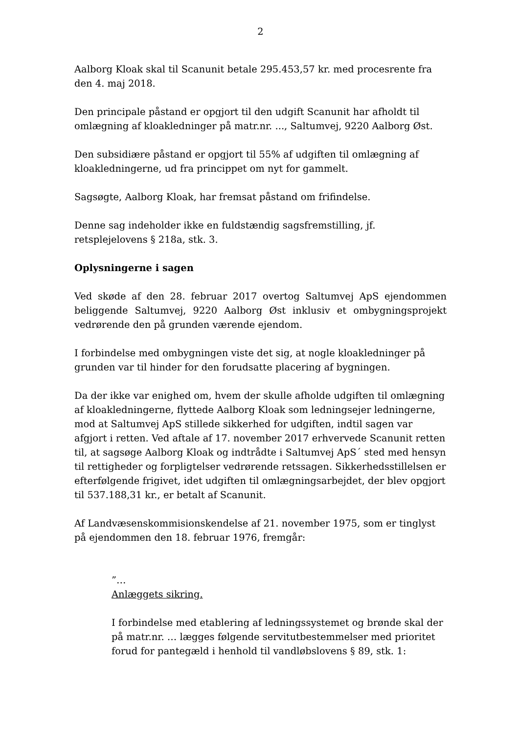2
Aalborg Kloak skal til Scanunit betale 295.453,57 kr. med procesrente fra den 4. maj 2018.
Den principale påstand er opgjort til den udgift Scanunit har afholdt til omlægning af kloakledninger på matr.nr. ..., Saltumvej, 9220 Aalborg Øst.
Den subsidiære påstand er opgjort til 55% af udgiften til omlægning af kloakledningerne, ud fra princippet om nyt for gammelt.
Sagsøgte, Aalborg Kloak, har fremsat påstand om frifindelse.
Denne sag indeholder ikke en fuldstændig sagsfremstilling, jf. retsplejelovens § 218a, stk. 3.
Oplysningerne i sagen
Ved skøde af den 28. februar 2017 overtog Saltumvej ApS ejendommen beliggende Saltumvej, 9220 Aalborg Øst inklusiv et ombygningsprojekt vedrørende den på grunden værende ejendom.
I forbindelse med ombygningen viste det sig, at nogle kloakledninger på grunden var til hinder for den forudsatte placering af bygningen.
Da der ikke var enighed om, hvem der skulle afholde udgiften til omlægning af kloakledningerne, flyttede Aalborg Kloak som ledningsejer ledningerne, mod at Saltumvej ApS stillede sikkerhed for udgiften, indtil sagen var afgjort i retten. Ved aftale af 17. november 2017 erhvervede Scanunit retten til, at sagsøge Aalborg Kloak og indtrådte i Saltumvej ApS´ sted med hensyn til rettigheder og forpligtelser vedrørende retssagen. Sikkerhedsstillelsen er efterfølgende frigivet, idet udgiften til omlægningsarbejdet, der blev opgjort til 537.188,31 kr., er betalt af Scanunit.
Af Landvæsenskommisionskendelse af 21. november 1975, som er tinglyst på ejendommen den 18. februar 1976, fremgår:
”…
Anlæggets sikring.
I forbindelse med etablering af ledningssystemet og brønde skal der på matr.nr. … lægges følgende servitutbestemmelser med prioritet forud for pantegæld i henhold til vandløbslovens § 89, stk. 1: